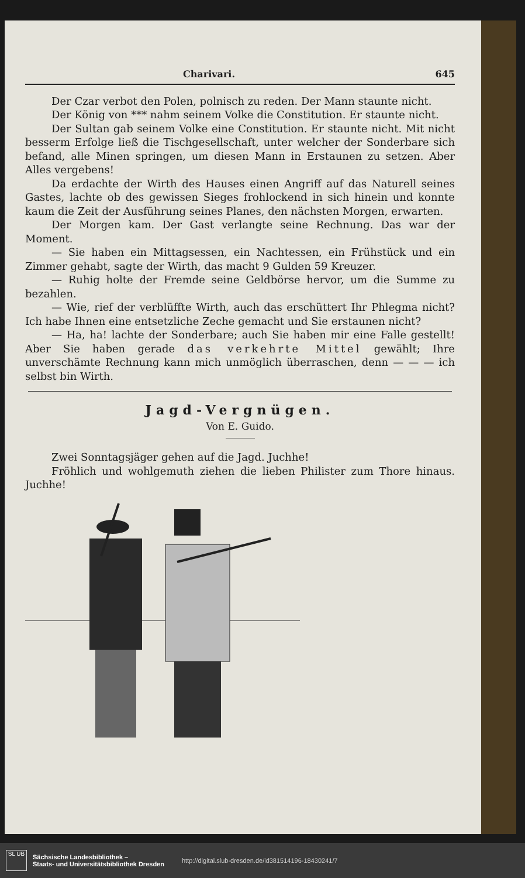Charivari. 645
Der Czar verbot den Polen, polnisch zu reden. Der Mann staunte nicht.
Der König von *** nahm seinem Volke die Constitution. Er staunte nicht.
Der Sultan gab seinem Volke eine Constitution. Er staunte nicht. Mit nicht besserm Erfolge ließ die Tischgesellschaft, unter welcher der Sonderbare sich befand, alle Minen springen, um diesen Mann in Erstaunen zu setzen. Aber Alles vergebens!
Da erdachte der Wirth des Hauses einen Angriff auf das Naturell seines Gastes, lachte ob des gewissen Sieges frohlockend in sich hinein und konnte kaum die Zeit der Ausführung seines Planes, den nächsten Morgen, erwarten.
Der Morgen kam. Der Gast verlangte seine Rechnung. Das war der Moment.
— Sie haben ein Mittagsessen, ein Nachtessen, ein Frühstück und ein Zimmer gehabt, sagte der Wirth, das macht 9 Gulden 59 Kreuzer.
— Ruhig holte der Fremde seine Geldbörse hervor, um die Summe zu bezahlen.
— Wie, rief der verblüffte Wirth, auch das erschüttert Ihr Phlegma nicht? Ich habe Ihnen eine entsetzliche Zeche gemacht und Sie erstaunen nicht?
— Ha, ha! lachte der Sonderbare; auch Sie haben mir eine Falle gestellt! Aber Sie haben gerade das verkehrte Mittel gewählt; Ihre unverschämte Rechnung kann mich unmöglich überraschen, denn — — — ich selbst bin Wirth.
Jagd-Vergnügen.
Von E. Guido.
Zwei Sonntagsjäger gehen auf die Jagd. Juchhe!
Fröhlich und wohlgemuth ziehen die lieben Philister zum Thore hinaus. Juchhe!
SL UB
Sächsische Landesbibliothek –
Staats- und Universitätsbibliothek Dresden
http://digital.slub-dresden.de/id381514196-18430241/7